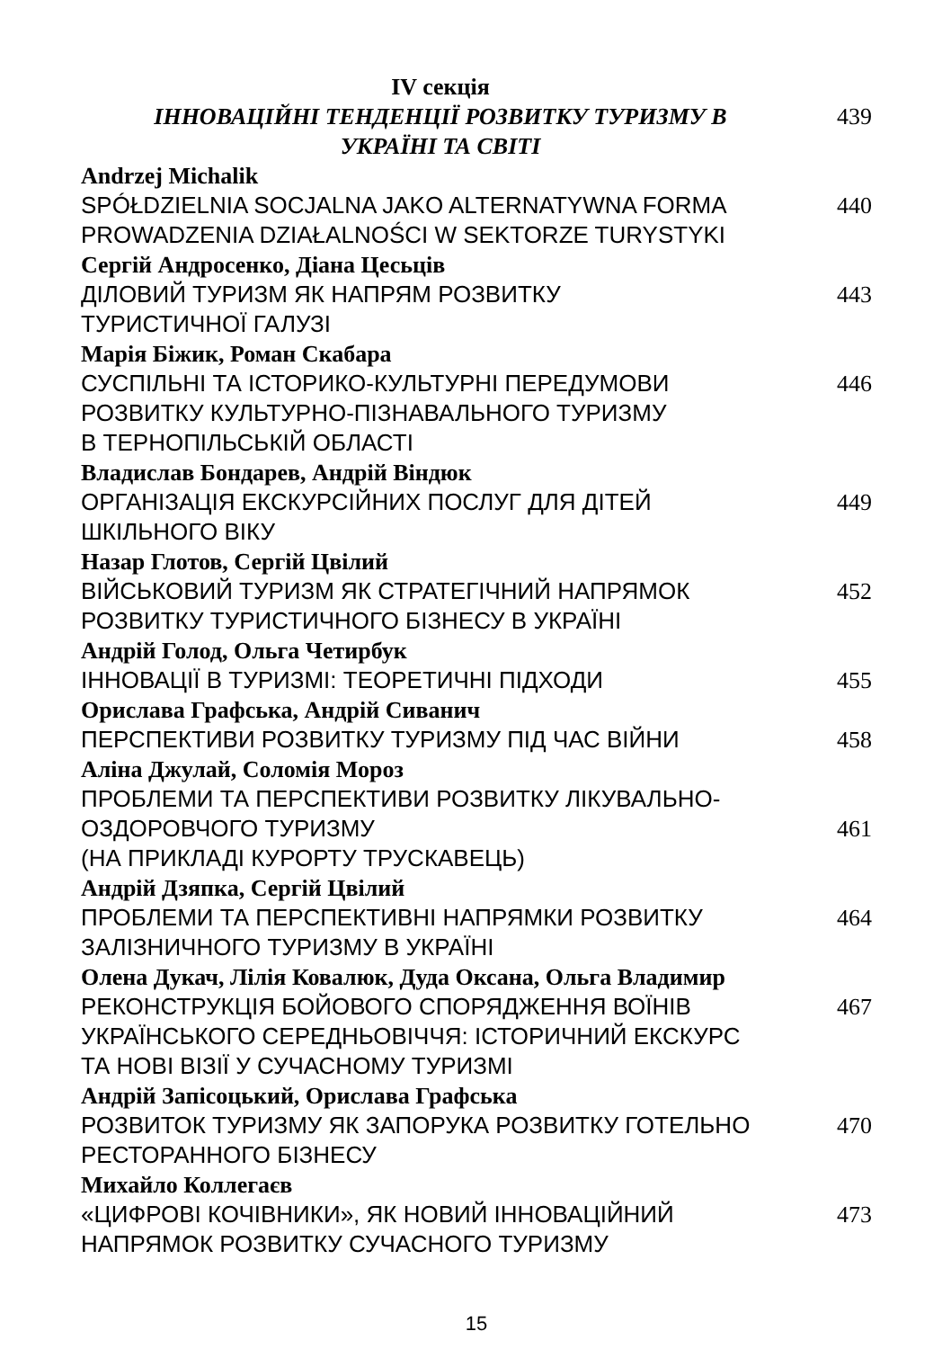IV секція
ІННОВАЦІЙНІ ТЕНДЕНЦІЇ РОЗВИТКУ ТУРИЗМУ В
УКРАЇНІ ТА СВІТІ
439
Andrzej Michalik
SPÓŁDZIELNIA SOCJALNA JAKO ALTERNATYWNA FORMA
PROWADZENIA DZIAŁALNOŚCI W SEKTORZE TURYSTYKI
440
Сергій Андросенко, Діана Цесьців
ДІЛОВИЙ ТУРИЗМ ЯК НАПРЯМ РОЗВИТКУ
ТУРИСТИЧНОЇ ГАЛУЗІ
443
Марія Біжик, Роман Скабара
СУСПІЛЬНІ ТА ІСТОРИКО-КУЛЬТУРНІ ПЕРЕДУМОВИ
РОЗВИТКУ КУЛЬТУРНО-ПІЗНАВАЛЬНОГО ТУРИЗМУ
В ТЕРНОПІЛЬСЬКІЙ ОБЛАСТІ
446
Владислав Бондарев, Андрій Віндюк
ОРГАНІЗАЦІЯ ЕКСКУРСІЙНИХ ПОСЛУГ ДЛЯ ДІТЕЙ
ШКІЛЬНОГО ВІКУ
449
Назар Глотов, Сергій Цвілий
ВІЙСЬКОВИЙ ТУРИЗМ ЯК СТРАТЕГІЧНИЙ НАПРЯМОК
РОЗВИТКУ ТУРИСТИЧНОГО БІЗНЕСУ В УКРАЇНІ
452
Андрій Голод, Ольга Четирбук
ІННОВАЦІЇ В ТУРИЗМІ: ТЕОРЕТИЧНІ ПІДХОДИ 455
Орислава Графська, Андрій Сиванич
ПЕРСПЕКТИВИ РОЗВИТКУ ТУРИЗМУ ПІД ЧАС ВІЙНИ 458
Аліна Джулай, Соломія Мороз
ПРОБЛЕМИ ТА ПЕРСПЕКТИВИ РОЗВИТКУ ЛІКУВАЛЬНО-
ОЗДОРОВЧОГО ТУРИЗМУ
(НА ПРИКЛАДІ КУРОРТУ ТРУСКАВЕЦЬ)
461
Андрій Дзяпка, Сергій Цвілий
ПРОБЛЕМИ ТА ПЕРСПЕКТИВНІ НАПРЯМКИ РОЗВИТКУ
ЗАЛІЗНИЧНОГО ТУРИЗМУ В УКРАЇНІ
464
Олена Дукач, Лілія Ковалюк, Дуда Оксана, Ольга Владимир
РЕКОНСТРУКЦІЯ БОЙОВОГО СПОРЯДЖЕННЯ ВОЇНІВ
УКРАЇНСЬКОГО СЕРЕДНЬОВІЧЧЯ: ІСТОРИЧНИЙ ЕКСКУРС
ТА НОВІ ВІЗІЇ У СУЧАСНОМУ ТУРИЗМІ
467
Андрій Запісоцький, Орислава Графська
РОЗВИТОК ТУРИЗМУ ЯК ЗАПОРУКА РОЗВИТКУ ГОТЕЛЬНО
РЕСТОРАННОГО БІЗНЕСУ
470
Михайло Коллегаєв
«ЦИФРОВІ КОЧІВНИКИ», ЯК НОВИЙ ІННОВАЦІЙНИЙ
НАПРЯМОК РОЗВИТКУ СУЧАСНОГО ТУРИЗМУ
473
15